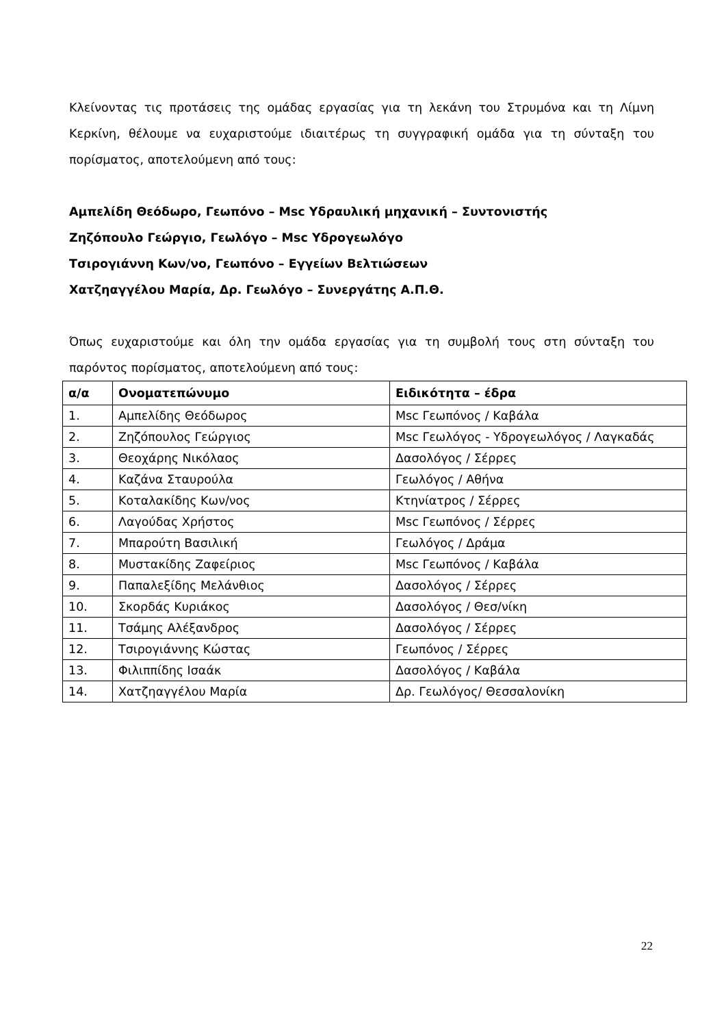Κλείνοντας τις προτάσεις της ομάδας εργασίας για τη λεκάνη του Στρυμόνα και τη Λίμνη Κερκίνη, θέλουμε να ευχαριστούμε ιδιαιτέρως τη συγγραφική ομάδα για τη σύνταξη του πορίσματος, αποτελούμενη από τους:
Αμπελίδη Θεόδωρο, Γεωπόνο – Msc Υδραυλική μηχανική – Συντονιστής
Ζηζόπουλο Γεώργιο, Γεωλόγο – Msc Υδρογεωλόγο
Τσιρογιάννη Κων/νο, Γεωπόνο – Εγγείων Βελτιώσεων
Χατζηαγγέλου Μαρία, Δρ. Γεωλόγο – Συνεργάτης Α.Π.Θ.
Όπως ευχαριστούμε και όλη την ομάδα εργασίας για τη συμβολή τους στη σύνταξη του παρόντος πορίσματος, αποτελούμενη από τους:
| α/α | Ονοματεπώνυμο | Ειδικότητα – έδρα |
| --- | --- | --- |
| 1. | Αμπελίδης Θεόδωρος | Msc Γεωπόνος / Καβάλα |
| 2. | Ζηζόπουλος Γεώργιος | Msc Γεωλόγος - Υδρογεωλόγος / Λαγκαδάς |
| 3. | Θεοχάρης Νικόλαος | Δασολόγος / Σέρρες |
| 4. | Καζάνα Σταυρούλα | Γεωλόγος / Αθήνα |
| 5. | Κοταλακίδης Κων/νος | Κτηνίατρος / Σέρρες |
| 6. | Λαγούδας Χρήστος | Msc Γεωπόνος / Σέρρες |
| 7. | Μπαρούτη Βασιλική | Γεωλόγος / Δράμα |
| 8. | Μυστακίδης Ζαφείριος | Msc Γεωπόνος / Καβάλα |
| 9. | Παπαλεξίδης Μελάνθιος | Δασολόγος / Σέρρες |
| 10. | Σκορδάς Κυριάκος | Δασολόγος / Θεσ/νίκη |
| 11. | Τσάμης Αλέξανδρος | Δασολόγος / Σέρρες |
| 12. | Τσιρογιάννης Κώστας | Γεωπόνος / Σέρρες |
| 13. | Φιλιππίδης Ισαάκ | Δασολόγος / Καβάλα |
| 14. | Χατζηαγγέλου Μαρία | Δρ. Γεωλόγος/ Θεσσαλονίκη |
22